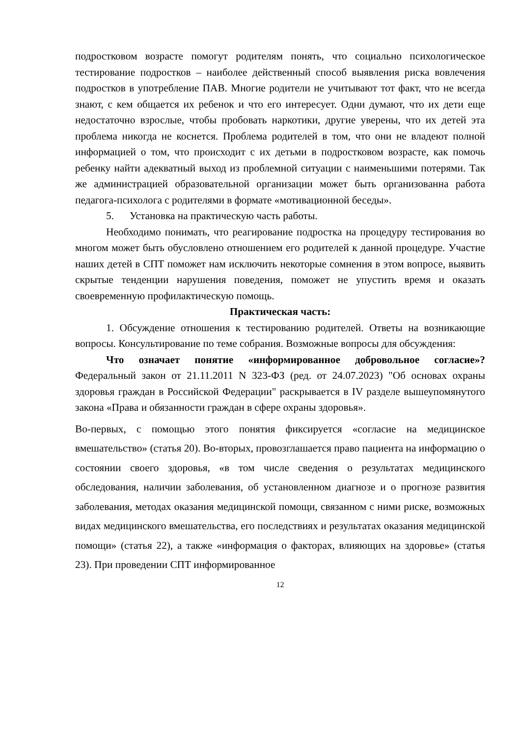подростковом возрасте помогут родителям понять, что социально психологическое тестирование подростков – наиболее действенный способ выявления риска вовлечения подростков в употребление ПАВ. Многие родители не учитывают тот факт, что не всегда знают, с кем общается их ребенок и что его интересует. Одни думают, что их дети еще недостаточно взрослые, чтобы пробовать наркотики, другие уверены, что их детей эта проблема никогда не коснется. Проблема родителей в том, что они не владеют полной информацией о том, что происходит с их детьми в подростковом возрасте, как помочь ребенку найти адекватный выход из проблемной ситуации с наименьшими потерями. Так же администрацией образовательной организации может быть организованна работа педагога-психолога с родителями в формате «мотивационной беседы».
5. Установка на практическую часть работы.
Необходимо понимать, что реагирование подростка на процедуру тестирования во многом может быть обусловлено отношением его родителей к данной процедуре. Участие наших детей в СПТ поможет нам исключить некоторые сомнения в этом вопросе, выявить скрытые тенденции нарушения поведения, поможет не упустить время и оказать своевременную профилактическую помощь.
Практическая часть:
1. Обсуждение отношения к тестированию родителей. Ответы на возникающие вопросы. Консультирование по теме собрания. Возможные вопросы для обсуждения:
Что означает понятие «информированное добровольное согласие»? Федеральный закон от 21.11.2011 N 323-ФЗ (ред. от 24.07.2023) "Об основах охраны здоровья граждан в Российской Федерации" раскрывается в IV разделе вышеупомянутого закона «Права и обязанности граждан в сфере охраны здоровья».
Во-первых, с помощью этого понятия фиксируется «согласие на медицинское вмешательство» (статья 20). Во-вторых, провозглашается право пациента на информацию о состоянии своего здоровья, «в том числе сведения о результатах медицинского обследования, наличии заболевания, об установленном диагнозе и о прогнозе развития заболевания, методах оказания медицинской помощи, связанном с ними риске, возможных видах медицинского вмешательства, его последствиях и результатах оказания медицинской помощи» (статья 22), а также «информация о факторах, влияющих на здоровье» (статья 23). При проведении СПТ информированное
12